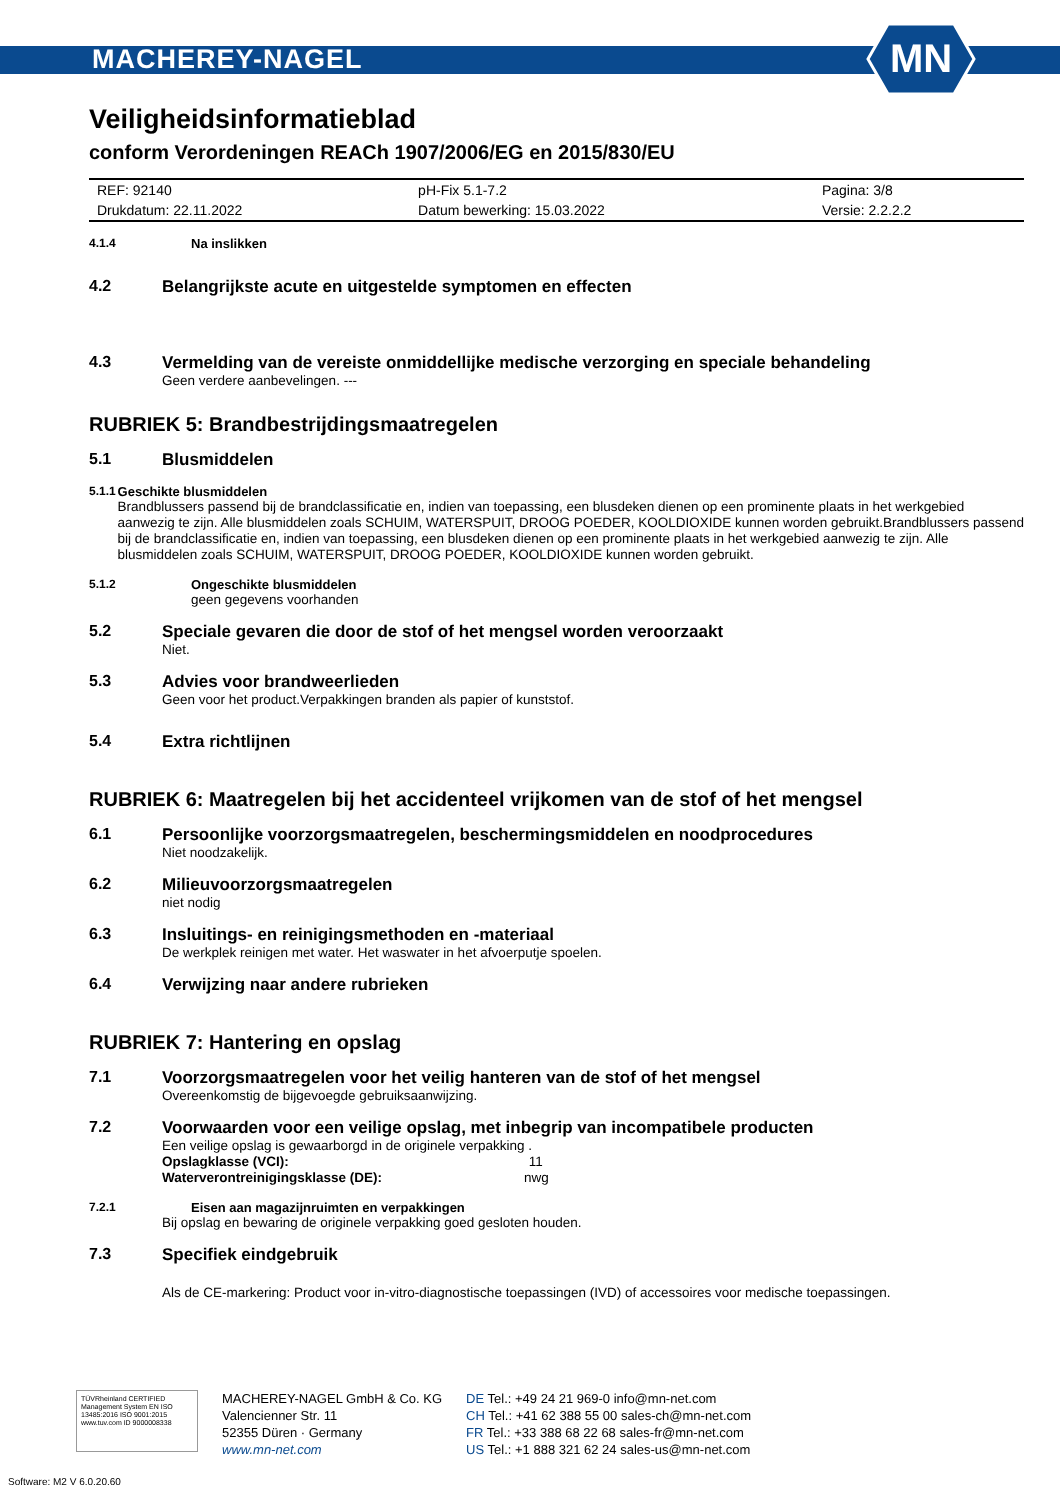MACHEREY-NAGEL
MN
Veiligheidsinformatieblad
conform Verordeningen REACh 1907/2006/EG en 2015/830/EU
| REF: 92140 | pH-Fix 5.1-7.2 | Pagina: 3/8 |
| Drukdatum: 22.11.2022 | Datum bewerking: 15.03.2022 | Versie: 2.2.2.2 |
4.1.4 Na inslikken
4.2 Belangrijkste acute en uitgestelde symptomen en effecten
4.3 Vermelding van de vereiste onmiddellijke medische verzorging en speciale behandeling
Geen verdere aanbevelingen. ---
RUBRIEK 5: Brandbestrijdingsmaatregelen
5.1 Blusmiddelen
5.1.1 Geschikte blusmiddelen
Brandblussers passend bij de brandclassificatie en, indien van toepassing, een blusdeken dienen op een prominente plaats in het werkgebied aanwezig te zijn. Alle blusmiddelen zoals SCHUIM, WATERSPUIT, DROOG POEDER, KOOLDIOXIDE kunnen worden gebruikt.Brandblussers passend bij de brandclassificatie en, indien van toepassing, een blusdeken dienen op een prominente plaats in het werkgebied aanwezig te zijn. Alle blusmiddelen zoals SCHUIM, WATERSPUIT, DROOG POEDER, KOOLDIOXIDE kunnen worden gebruikt.
5.1.2 Ongeschikte blusmiddelen
geen gegevens voorhanden
5.2 Speciale gevaren die door de stof of het mengsel worden veroorzaakt
Niet.
5.3 Advies voor brandweerlieden
Geen voor het product.Verpakkingen branden als papier of kunststof.
5.4 Extra richtlijnen
RUBRIEK 6: Maatregelen bij het accidenteel vrijkomen van de stof of het mengsel
6.1 Persoonlijke voorzorgsmaatregelen, beschermingsmiddelen en noodprocedures
Niet noodzakelijk.
6.2 Milieuvoorzorgsmaatregelen
niet nodig
6.3 Insluitings- en reinigingsmethoden en -materiaal
De werkplek reinigen met water. Het waswater in het afvoerputje spoelen.
6.4 Verwijzing naar andere rubrieken
RUBRIEK 7: Hantering en opslag
7.1 Voorzorgsmaatregelen voor het veilig hanteren van de stof of het mengsel
Overeenkomstig de bijgevoegde gebruiksaanwijzing.
7.2 Voorwaarden voor een veilige opslag, met inbegrip van incompatibele producten
Een veilige opslag is gewaarborgd in de originele verpakking .
Opslagklasse (VCI): 11
Waterverontreinigingsklasse (DE): nwg
7.2.1 Eisen aan magazijnruimten en verpakkingen
Bij opslag en bewaring de originele verpakking goed gesloten houden.
7.3 Specifiek eindgebruik
Als de CE-markering: Product voor in-vitro-diagnostische toepassingen (IVD) of accessoires voor medische toepassingen.
TÜVRheinland CERTIFIED
Management System EN ISO 13485:2016 ISO 9001:2015
www.tuv.com ID 9000008338
MACHEREY-NAGEL GmbH & Co. KG
Valencienner Str. 11
52355 Düren · Germany
www.mn-net.com
DE Tel.: +49 24 21 969-0 info@mn-net.com
CH Tel.: +41 62 388 55 00 sales-ch@mn-net.com
FR Tel.: +33 388 68 22 68 sales-fr@mn-net.com
US Tel.: +1 888 321 62 24 sales-us@mn-net.com
Software: M2 V 6.0.20.60